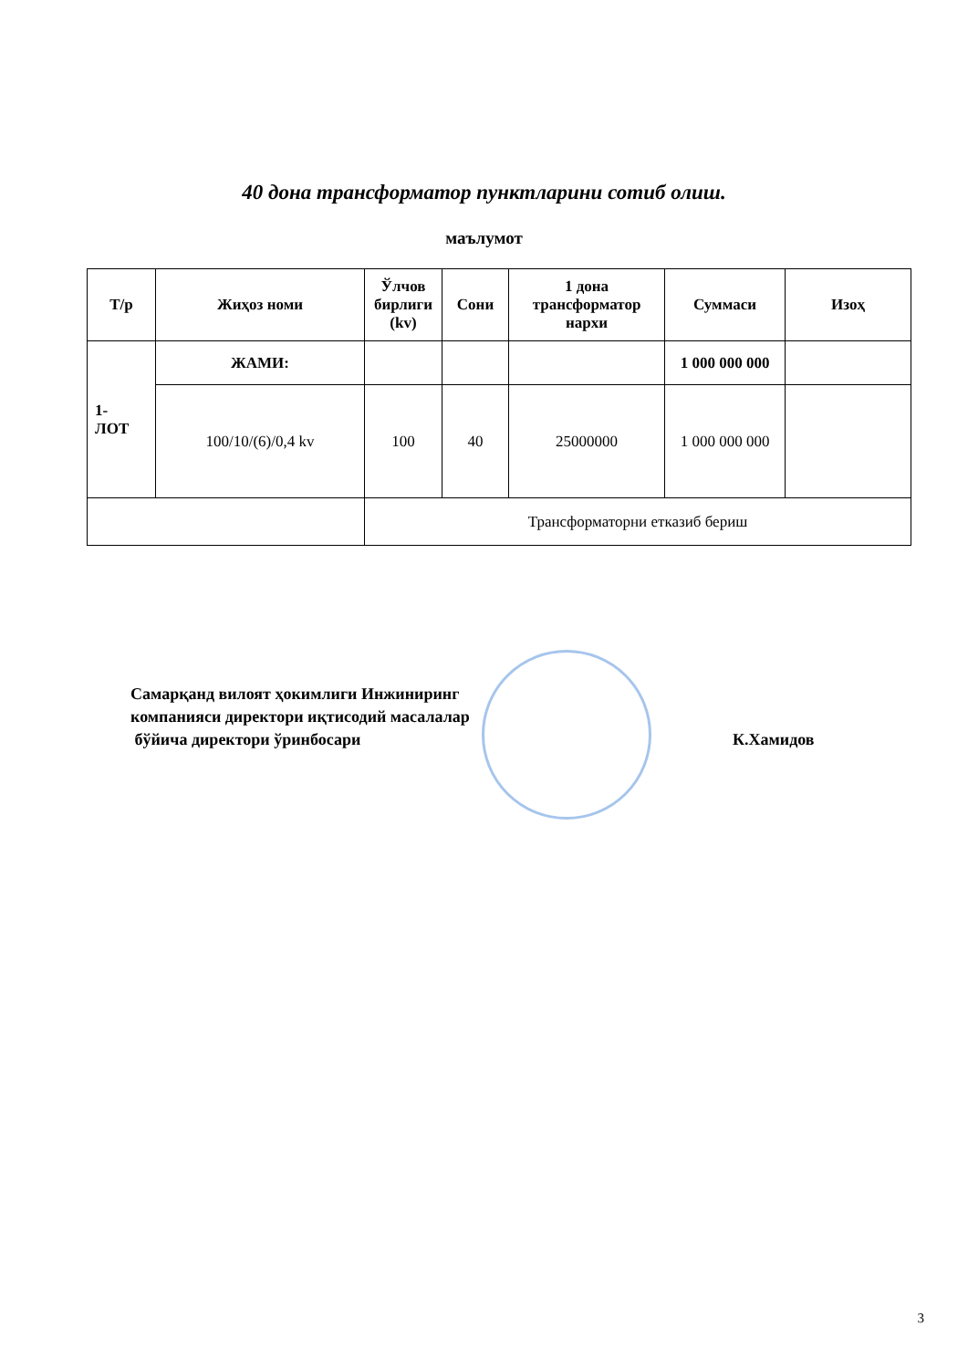40 дона трансформатор пунктларини сотиб олиш.
маълумот
| Т/р | Жиҳоз номи | Ўлчов бирлиги (kv) | Сони | 1 дона трансформатор нархи | Суммаси | Изоҳ |
| --- | --- | --- | --- | --- | --- | --- |
| 1- ЛОТ | ЖАМИ: | | | | 1 000 000 000 | |
| | 100/10/(6)/0,4 kv | 100 | 40 | 25000000 | 1 000 000 000 | |
| | | Трансформаторни етказиб бериш | | | | |
Самарқанд вилоят ҳокимлиги Инжиниринг
компанияси директори иқтисодий масалалар
бўйича директори ўринбосари
К.Хамидов
3